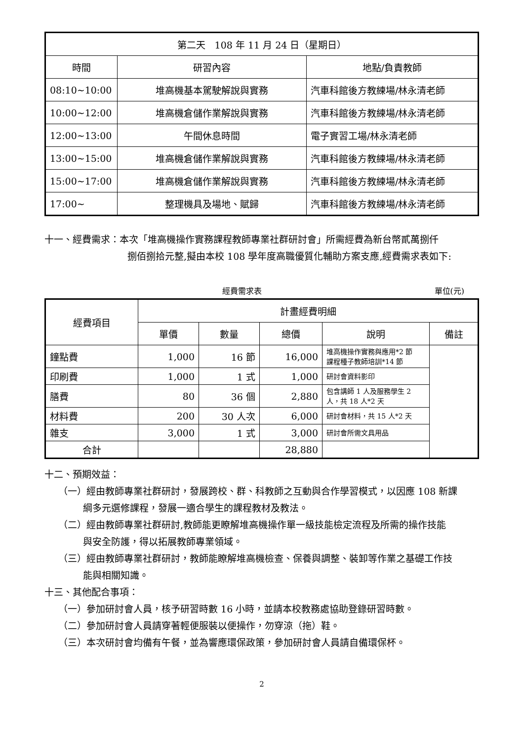| 第二天 108 年 11 月 24 日（星期日） | | |
| --- | --- | --- |
| 時間 | 研習內容 | 地點/負責教師 |
| 08:10~10:00 | 堆高機基本駕駛解說與實務 | 汽車科館後方教練場/林永清老師 |
| 10:00~12:00 | 堆高機倉儲作業解說與實務 | 汽車科館後方教練場/林永清老師 |
| 12:00~13:00 | 午間休息時間 | 電子實習工場/林永清老師 |
| 13:00~15:00 | 堆高機倉儲作業解說與實務 | 汽車科館後方教練場/林永清老師 |
| 15:00~17:00 | 堆高機倉儲作業解說與實務 | 汽車科館後方教練場/林永清老師 |
| 17:00~ | 整理機具及場地、賦歸 | 汽車科館後方教練場/林永清老師 |
十一、經費需求：本次「堆高機操作實務課程教師專業社群研討會」所需經費為新台幣貳萬捌仟
捌佰捌拾元整,擬由本校 108 學年度高職優質化輔助方案支應,經費需求表如下:
經費需求表 單位(元)
| 經費項目 | 計畫經費明細 | | | | |
| --- | --- | --- | --- | --- | --- |
| | 單價 | 數量 | 總價 | 說明 | 備註 |
| 鐘點費 | 1,000 | 16 節 | 16,000 | 堆高機操作實務與應用*2 節 課程種子教師培訓*14 節 | |
| 印刷費 | 1,000 | 1 式 | 1,000 | 研討會資料影印 | |
| 膳費 | 80 | 36 個 | 2,880 | 包含講師 1 人及服務學生 2 人，共 18 人*2 天 | |
| 材料費 | 200 | 30 人次 | 6,000 | 研討會材料，共 15 人*2 天 | |
| 雜支 | 3,000 | 1 式 | 3,000 | 研討會所需文具用品 | |
| 合計 | | | 28,880 | | |
十二、預期效益：
（一）經由教師專業社群研討，發展跨校、群、科教師之互動與合作學習模式，以因應 108 新課
綱多元選修課程，發展一適合學生的課程教材及教法。
（二）經由教師專業社群研討,教師能更瞭解堆高機操作單一級技能檢定流程及所需的操作技能
與安全防護，得以拓展教師專業領域。
（三）經由教師專業社群研討，教師能瞭解堆高機檢查、保養與調整、裝卸等作業之基礎工作技
能與相關知識。
十三、其他配合事項：
（一）參加研討會人員，核予研習時數 16 小時，並請本校教務處協助登錄研習時數。
（二）參加研討會人員請穿著輕便服裝以便操作，勿穿涼（拖）鞋。
（三）本次研討會均備有午餐，並為響應環保政策，參加研討會人員請自備環保杯。
2